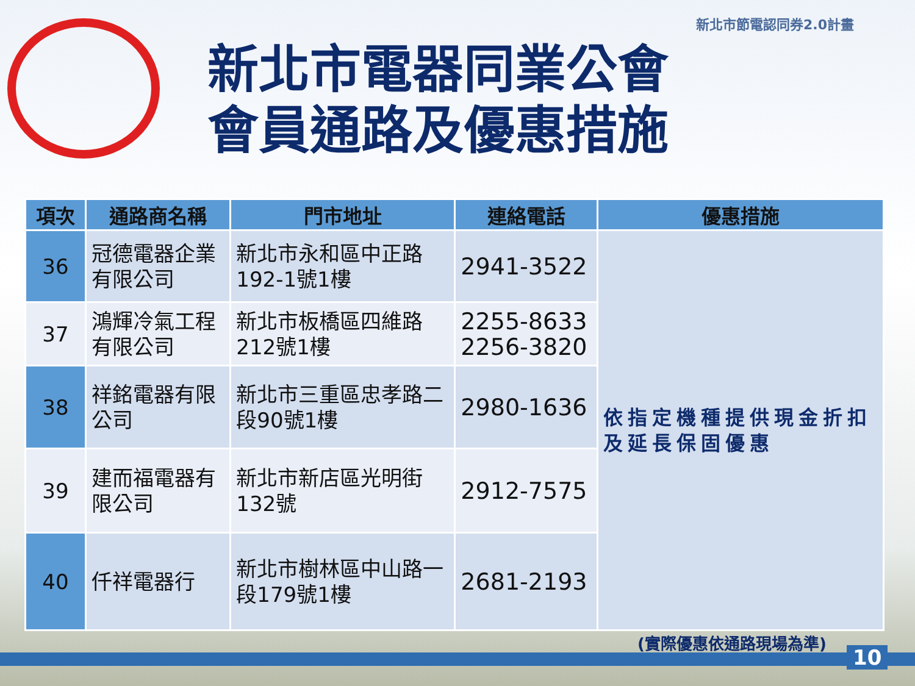新北市節電認同券2.0計畫
新北市電器同業公會
會員通路及優惠措施
| 項次 | 通路商名稱 | 門市地址 | 連絡電話 | 優惠措施 |
| --- | --- | --- | --- | --- |
| 36 | 冠德電器企業有限公司 | 新北市永和區中正路192-1號1樓 | 2941-3522 | 依指定機種提供現金折扣及延長保固優惠 |
| 37 | 鴻輝冷氣工程有限公司 | 新北市板橋區四維路212號1樓 | 2255-8633 2256-3820 | |
| 38 | 祥銘電器有限公司 | 新北市三重區忠孝路二段90號1樓 | 2980-1636 | |
| 39 | 建而福電器有限公司 | 新北市新店區光明街132號 | 2912-7575 | |
| 40 | 仟祥電器行 | 新北市樹林區中山路一段179號1樓 | 2681-2193 | |
(實際優惠依通路現場為準)
10